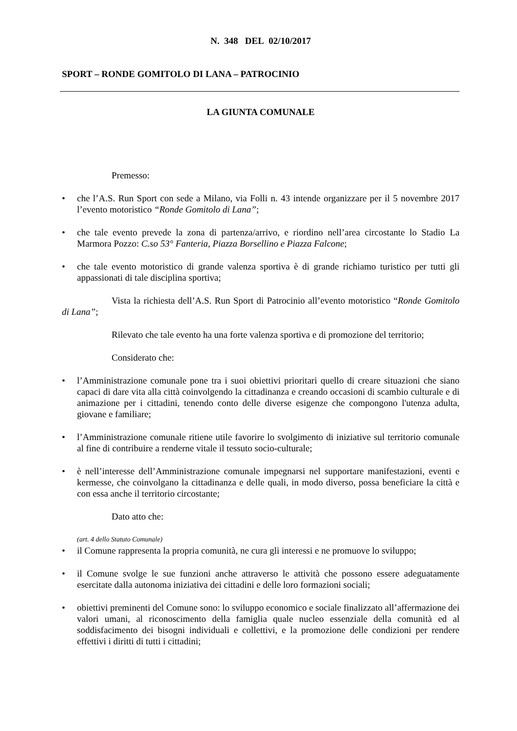N. 348 DEL 02/10/2017
SPORT – RONDE GOMITOLO DI LANA – PATROCINIO
LA GIUNTA COMUNALE
Premesso:
• che l’A.S. Run Sport con sede a Milano, via Folli n. 43 intende organizzare per il 5 novembre 2017 l’evento motoristico “Ronde Gomitolo di Lana”;
• che tale evento prevede la zona di partenza/arrivo, e riordino nell’area circostante lo Stadio La Marmora Pozzo: C.so 53° Fanteria, Piazza Borsellino e Piazza Falcone;
• che tale evento motoristico di grande valenza sportiva è di grande richiamo turistico per tutti gli appassionati di tale disciplina sportiva;
Vista la richiesta dell’A.S. Run Sport di Patrocinio all’evento motoristico “Ronde Gomitolo di Lana”;
Rilevato che tale evento ha una forte valenza sportiva e di promozione del territorio;
Considerato che:
• l’Amministrazione comunale pone tra i suoi obiettivi prioritari quello di creare situazioni che siano capaci di dare vita alla città coinvolgendo la cittadinanza e creando occasioni di scambio culturale e di animazione per i cittadini, tenendo conto delle diverse esigenze che compongono l'utenza adulta, giovane e familiare;
• l’Amministrazione comunale ritiene utile favorire lo svolgimento di iniziative sul territorio comunale al fine di contribuire a renderne vitale il tessuto socio-culturale;
• è nell’interesse dell’Amministrazione comunale impegnarsi nel supportare manifestazioni, eventi e kermesse, che coinvolgano la cittadinanza e delle quali, in modo diverso, possa beneficiare la città e con essa anche il territorio circostante;
Dato atto che:
(art. 4 dello Statuto Comunale)
• il Comune rappresenta la propria comunità, ne cura gli interessi e ne promuove lo sviluppo;
• il Comune svolge le sue funzioni anche attraverso le attività che possono essere adeguatamente esercitate dalla autonoma iniziativa dei cittadini e delle loro formazioni sociali;
• obiettivi preminenti del Comune sono: lo sviluppo economico e sociale finalizzato all’affermazione dei valori umani, al riconoscimento della famiglia quale nucleo essenziale della comunità ed al soddisfacimento dei bisogni individuali e collettivi, e la promozione delle condizioni per rendere effettivi i diritti di tutti i cittadini;